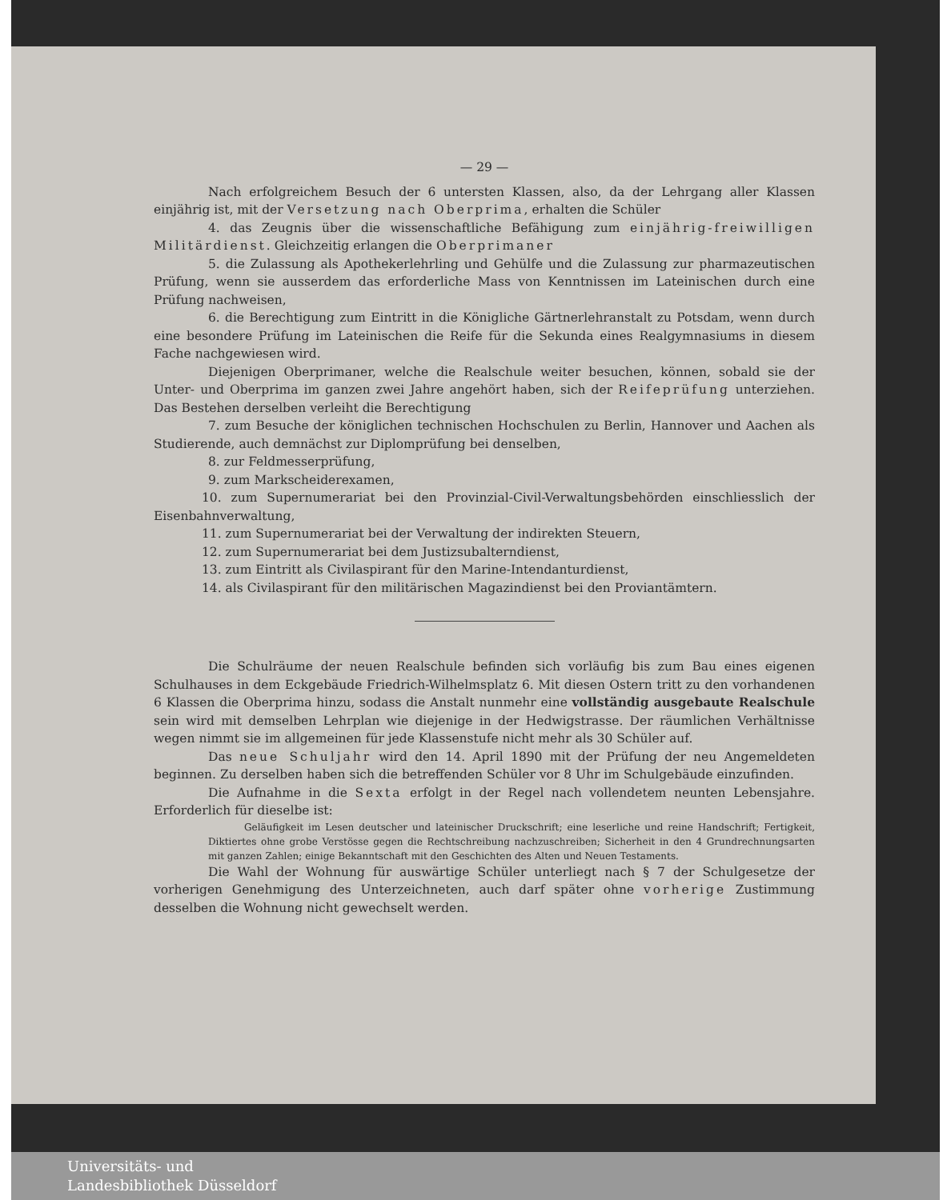— 29 —
Nach erfolgreichem Besuch der 6 untersten Klassen, also, da der Lehrgang aller Klassen einjährig ist, mit der Versetzung nach Oberprima, erhalten die Schüler
4. das Zeugnis über die wissenschaftliche Befähigung zum einjährig-freiwilligen Militärdienst. Gleichzeitig erlangen die Oberprimaner
5. die Zulassung als Apothekerlehrling und Gehülfe und die Zulassung zur pharmazeutischen Prüfung, wenn sie ausserdem das erforderliche Mass von Kenntnissen im Lateinischen durch eine Prüfung nachweisen,
6. die Berechtigung zum Eintritt in die Königliche Gärtnerlehranstalt zu Potsdam, wenn durch eine besondere Prüfung im Lateinischen die Reife für die Sekunda eines Realgymnasiums in diesem Fache nachgewiesen wird.
Diejenigen Oberprimaner, welche die Realschule weiter besuchen, können, sobald sie der Unter- und Oberprima im ganzen zwei Jahre angehört haben, sich der Reifeprüfung unterziehen. Das Bestehen derselben verleiht die Berechtigung
7. zum Besuche der königlichen technischen Hochschulen zu Berlin, Hannover und Aachen als Studierende, auch demnächst zur Diplomprüfung bei denselben,
8. zur Feldmesserprüfung,
9. zum Markscheiderexamen,
10. zum Supernumerariat bei den Provinzial-Civil-Verwaltungsbehörden einschliesslich der Eisenbahnverwaltung,
11. zum Supernumerariat bei der Verwaltung der indirekten Steuern,
12. zum Supernumerariat bei dem Justizsubalterndienst,
13. zum Eintritt als Civilaspirant für den Marine-Intendanturdienst,
14. als Civilaspirant für den militärischen Magazindienst bei den Proviantämtern.
Die Schulräume der neuen Realschule befinden sich vorläufig bis zum Bau eines eigenen Schulhauses in dem Eckgebäude Friedrich-Wilhelmsplatz 6. Mit diesen Ostern tritt zu den vorhandenen 6 Klassen die Oberprima hinzu, sodass die Anstalt nunmehr eine vollständig ausgebaute Realschule sein wird mit demselben Lehrplan wie diejenige in der Hedwigstrasse. Der räumlichen Verhältnisse wegen nimmt sie im allgemeinen für jede Klassenstufe nicht mehr als 30 Schüler auf.
Das neue Schuljahr wird den 14. April 1890 mit der Prüfung der neu Angemeldeten beginnen. Zu derselben haben sich die betreffenden Schüler vor 8 Uhr im Schulgebäude einzufinden.
Die Aufnahme in die Sexta erfolgt in der Regel nach vollendetem neunten Lebensjahre. Erforderlich für dieselbe ist:
Geläufigkeit im Lesen deutscher und lateinischer Druckschrift; eine leserliche und reine Handschrift; Fertigkeit, Diktiertes ohne grobe Verstösse gegen die Rechtschreibung nachzuschreiben; Sicherheit in den 4 Grundrechnungsarten mit ganzen Zahlen; einige Bekanntschaft mit den Geschichten des Alten und Neuen Testaments.
Die Wahl der Wohnung für auswärtige Schüler unterliegt nach § 7 der Schulgesetze der vorherigen Genehmigung des Unterzeichneten, auch darf später ohne vorherige Zustimmung desselben die Wohnung nicht gewechselt werden.
Universitäts- und
Landesbibliothek Düsseldorf